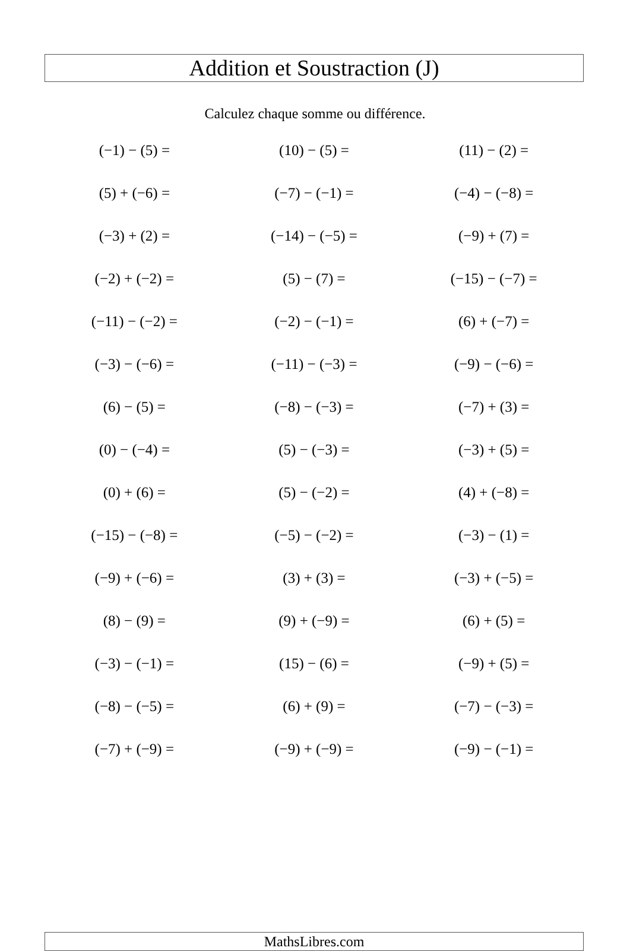Addition et Soustraction (J)
Calculez chaque somme ou différence.
| (−1) − (5) = | (10) − (5) = | (11) − (2) = |
| (5) + (−6) = | (−7) − (−1) = | (−4) − (−8) = |
| (−3) + (2) = | (−14) − (−5) = | (−9) + (7) = |
| (−2) + (−2) = | (5) − (7) = | (−15) − (−7) = |
| (−11) − (−2) = | (−2) − (−1) = | (6) + (−7) = |
| (−3) − (−6) = | (−11) − (−3) = | (−9) − (−6) = |
| (6) − (5) = | (−8) − (−3) = | (−7) + (3) = |
| (0) − (−4) = | (5) − (−3) = | (−3) + (5) = |
| (0) + (6) = | (5) − (−2) = | (4) + (−8) = |
| (−15) − (−8) = | (−5) − (−2) = | (−3) − (1) = |
| (−9) + (−6) = | (3) + (3) = | (−3) + (−5) = |
| (8) − (9) = | (9) + (−9) = | (6) + (5) = |
| (−3) − (−1) = | (15) − (6) = | (−9) + (5) = |
| (−8) − (−5) = | (6) + (9) = | (−7) − (−3) = |
| (−7) + (−9) = | (−9) + (−9) = | (−9) − (−1) = |
MathsLibres.com